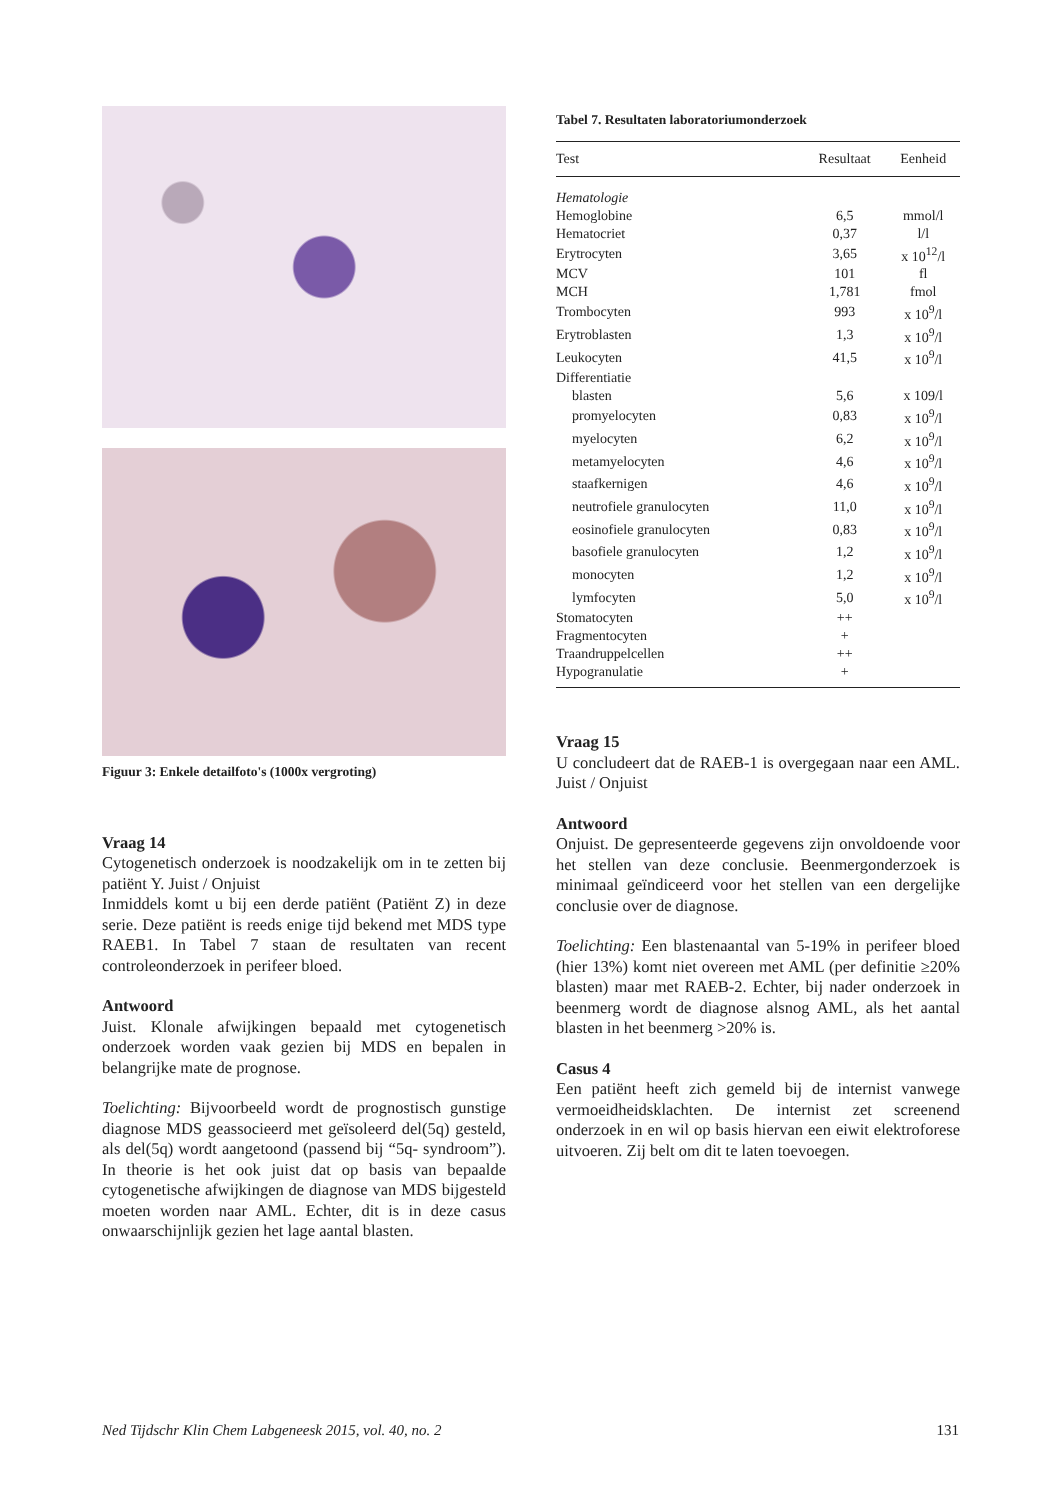Figuur 3: Enkele detailfoto's (1000x vergroting)
Vraag 14
Cytogenetisch onderzoek is noodzakelijk om in te zetten bij patiënt Y. Juist / Onjuist
Inmiddels komt u bij een derde patiënt (Patiënt Z) in deze serie. Deze patiënt is reeds enige tijd bekend met MDS type RAEB1. In Tabel 7 staan de resultaten van recent controleonderzoek in perifeer bloed.
Antwoord
Juist. Klonale afwijkingen bepaald met cytogenetisch onderzoek worden vaak gezien bij MDS en bepalen in belangrijke mate de prognose.
Toelichting: Bijvoorbeeld wordt de prognostisch gunstige diagnose MDS geassocieerd met geïsoleerd del(5q) gesteld, als del(5q) wordt aangetoond (passend bij “5q- syndroom”). In theorie is het ook juist dat op basis van bepaalde cytogenetische afwijkingen de diagnose van MDS bijgesteld moeten worden naar AML. Echter, dit is in deze casus onwaarschijnlijk gezien het lage aantal blasten.
Tabel 7. Resultaten laboratoriumonderzoek
| Test | Resultaat | Eenheid |
| --- | --- | --- |
| Hematologie | | |
| Hemoglobine | 6,5 | mmol/l |
| Hematocriet | 0,37 | l/l |
| Erytrocyten | 3,65 | x 10<sup>12</sup>/l |
| MCV | 101 | fl |
| MCH | 1,781 | fmol |
| Trombocyten | 993 | x 10<sup>9</sup>/l |
| Erytroblasten | 1,3 | x 10<sup>9</sup>/l |
| Leukocyten | 41,5 | x 10<sup>9</sup>/l |
| Differentiatie | | |
| blasten | 5,6 | x 109/l |
| promyelocyten | 0,83 | x 10<sup>9</sup>/l |
| myelocyten | 6,2 | x 10<sup>9</sup>/l |
| metamyelocyten | 4,6 | x 10<sup>9</sup>/l |
| staafkernigen | 4,6 | x 10<sup>9</sup>/l |
| neutrofiele granulocyten | 11,0 | x 10<sup>9</sup>/l |
| eosinofiele granulocyten | 0,83 | x 10<sup>9</sup>/l |
| basofiele granulocyten | 1,2 | x 10<sup>9</sup>/l |
| monocyten | 1,2 | x 10<sup>9</sup>/l |
| lymfocyten | 5,0 | x 10<sup>9</sup>/l |
| Stomatocyten | ++ | |
| Fragmentocyten | + | |
| Traandruppelcellen | ++ | |
| Hypogranulatie | + | |
Vraag 15
U concludeert dat de RAEB-1 is overgegaan naar een AML. Juist / Onjuist
Antwoord
Onjuist. De gepresenteerde gegevens zijn onvoldoende voor het stellen van deze conclusie. Beenmergonderzoek is minimaal geïndiceerd voor het stellen van een dergelijke conclusie over de diagnose.
Toelichting: Een blastenaantal van 5-19% in perifeer bloed (hier 13%) komt niet overeen met AML (per definitie ≥20% blasten) maar met RAEB-2. Echter, bij nader onderzoek in beenmerg wordt de diagnose alsnog AML, als het aantal blasten in het beenmerg >20% is.
Casus 4
Een patiënt heeft zich gemeld bij de internist vanwege vermoeidheidsklachten. De internist zet screenend onderzoek in en wil op basis hiervan een eiwit elektroforese uitvoeren. Zij belt om dit te laten toevoegen.
Ned Tijdschr Klin Chem Labgeneesk 2015, vol. 40, no. 2 131